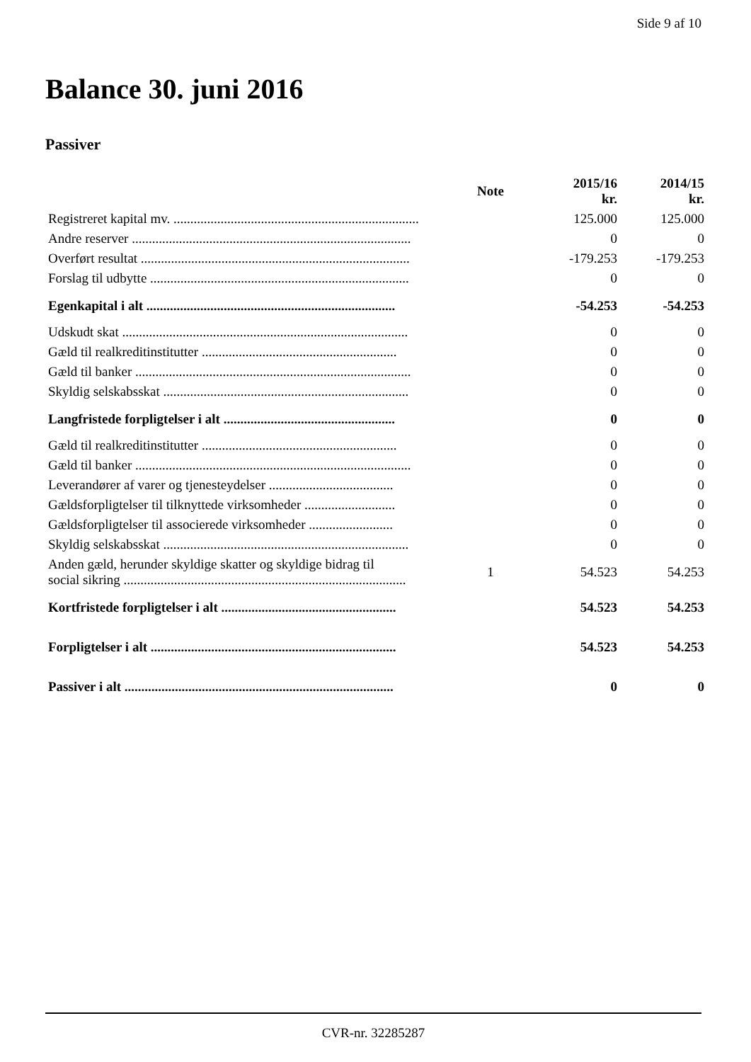Side 9 af 10
Balance 30. juni 2016
Passiver
| | Note | 2015/16 kr. | 2014/15 kr. |
| --- | --- | --- | --- |
| Registreret kapital mv. ......................................................................... | | 125.000 | 125.000 |
| Andre reserver ................................................................................... | | 0 | 0 |
| Overført resultat ................................................................................ | | -179.253 | -179.253 |
| Forslag til udbytte ............................................................................. | | 0 | 0 |
| Egenkapital i alt .......................................................................... | | -54.253 | -54.253 |
| Udskudt skat ..................................................................................... | | 0 | 0 |
| Gæld til realkreditinstitutter .......................................................... | | 0 | 0 |
| Gæld til banker .................................................................................. | | 0 | 0 |
| Skyldig selskabsskat ......................................................................... | | 0 | 0 |
| Langfristede forpligtelser i alt ................................................... | | 0 | 0 |
| Gæld til realkreditinstitutter .......................................................... | | 0 | 0 |
| Gæld til banker .................................................................................. | | 0 | 0 |
| Leverandører af varer og tjenesteydelser ..................................... | | 0 | 0 |
| Gældsforpligtelser til tilknyttede virksomheder ........................... | | 0 | 0 |
| Gældsforpligtelser til associerede virksomheder ......................... | | 0 | 0 |
| Skyldig selskabsskat ......................................................................... | | 0 | 0 |
| Anden gæld, herunder skyldige skatter og skyldige bidrag til social sikring .................................................................................... | 1 | 54.523 | 54.253 |
| Kortfristede forpligtelser i alt .................................................... | | 54.523 | 54.253 |
| Forpligtelser i alt ......................................................................... | | 54.523 | 54.253 |
| Passiver i alt ................................................................................ | | 0 | 0 |
CVR-nr. 32285287